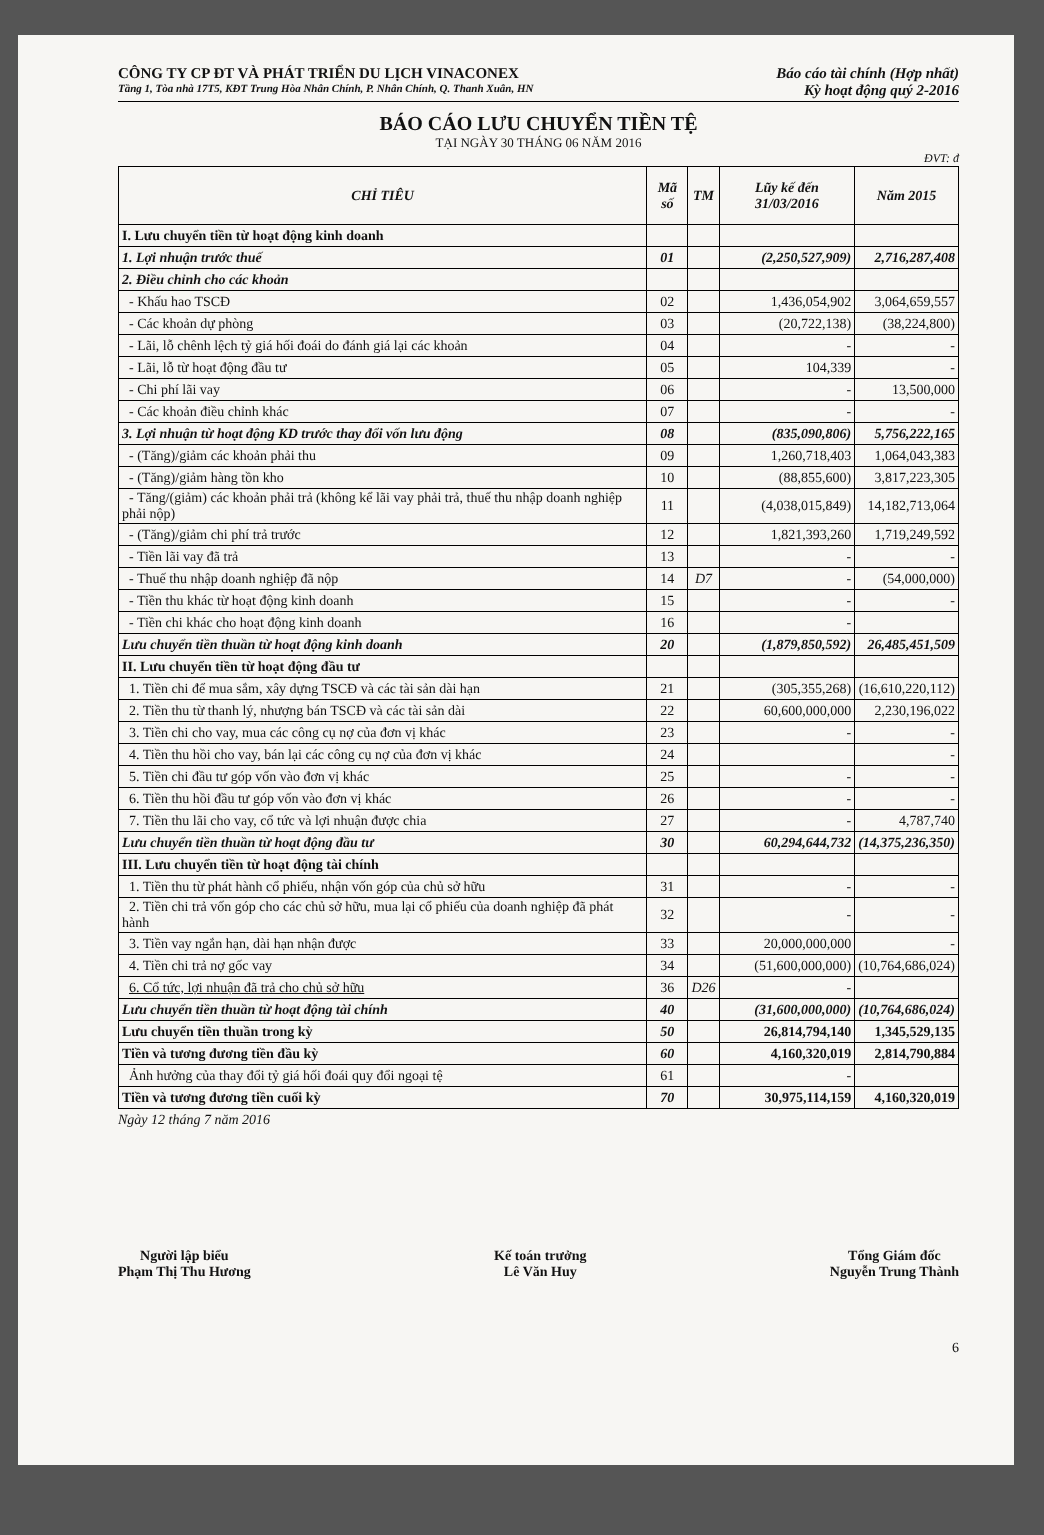CÔNG TY CP ĐT VÀ PHÁT TRIỂN DU LỊCH VINACONEX Báo cáo tài chính (Hợp nhất)
Tầng 1, Tòa nhà 17T5, KĐT Trung Hòa Nhân Chính, P. Nhân Chính, Q. Thanh Xuân, HN Kỳ hoạt động quý 2-2016
BÁO CÁO LƯU CHUYỂN TIỀN TỆ
TẠI NGÀY 30 THÁNG 06 NĂM 2016
ĐVT: đ
| CHỈ TIÊU | Mã số | TM | Lũy kế đến 31/03/2016 | Năm 2015 |
| --- | --- | --- | --- | --- |
| I. Lưu chuyển tiền từ hoạt động kinh doanh | | | | |
| 1. Lợi nhuận trước thuế | 01 | | (2,250,527,909) | 2,716,287,408 |
| 2. Điều chỉnh cho các khoản | | | | |
| - Khấu hao TSCĐ | 02 | | 1,436,054,902 | 3,064,659,557 |
| - Các khoản dự phòng | 03 | | (20,722,138) | (38,224,800) |
| - Lãi, lỗ chênh lệch tỷ giá hối đoái do đánh giá lại các khoản | 04 | | - | - |
| - Lãi, lỗ từ hoạt động đầu tư | 05 | | 104,339 | - |
| - Chi phí lãi vay | 06 | | - | 13,500,000 |
| - Các khoản điều chỉnh khác | 07 | | - | - |
| 3. Lợi nhuận từ hoạt động KD trước thay đổi vốn lưu động | 08 | | (835,090,806) | 5,756,222,165 |
| - (Tăng)/giảm các khoản phải thu | 09 | | 1,260,718,403 | 1,064,043,383 |
| - (Tăng)/giảm hàng tồn kho | 10 | | (88,855,600) | 3,817,223,305 |
| - Tăng/(giảm) các khoản phải trả (không kể lãi vay phải trả, thuế thu nhập doanh nghiệp phải nộp) | 11 | | (4,038,015,849) | 14,182,713,064 |
| - (Tăng)/giảm chi phí trả trước | 12 | | 1,821,393,260 | 1,719,249,592 |
| - Tiền lãi vay đã trả | 13 | | - | - |
| - Thuế thu nhập doanh nghiệp đã nộp | 14 | D7 | - | (54,000,000) |
| - Tiền thu khác từ hoạt động kinh doanh | 15 | | - | - |
| - Tiền chi khác cho hoạt động kinh doanh | 16 | | - | |
| Lưu chuyển tiền thuần từ hoạt động kinh doanh | 20 | | (1,879,850,592) | 26,485,451,509 |
| II. Lưu chuyển tiền từ hoạt động đầu tư | | | | |
| 1. Tiền chi để mua sắm, xây dựng TSCĐ và các tài sản dài hạn | 21 | | (305,355,268) | (16,610,220,112) |
| 2. Tiền thu từ thanh lý, nhượng bán TSCĐ và các tài sản dài | 22 | | 60,600,000,000 | 2,230,196,022 |
| 3. Tiền chi cho vay, mua các công cụ nợ của đơn vị khác | 23 | | - | - |
| 4. Tiền thu hồi cho vay, bán lại các công cụ nợ của đơn vị khác | 24 | | | - |
| 5. Tiền chi đầu tư góp vốn vào đơn vị khác | 25 | | - | - |
| 6. Tiền thu hồi đầu tư góp vốn vào đơn vị khác | 26 | | - | - |
| 7. Tiền thu lãi cho vay, cổ tức và lợi nhuận được chia | 27 | | - | 4,787,740 |
| Lưu chuyển tiền thuần từ hoạt động đầu tư | 30 | | 60,294,644,732 | (14,375,236,350) |
| III. Lưu chuyển tiền từ hoạt động tài chính | | | | |
| 1. Tiền thu từ phát hành cổ phiếu, nhận vốn góp của chủ sở hữu | 31 | | - | - |
| 2. Tiền chi trả vốn góp cho các chủ sở hữu, mua lại cổ phiếu của doanh nghiệp đã phát hành | 32 | | - | - |
| 3. Tiền vay ngắn hạn, dài hạn nhận được | 33 | | 20,000,000,000 | - |
| 4. Tiền chi trả nợ gốc vay | 34 | | (51,600,000,000) | (10,764,686,024) |
| 6. Cổ tức, lợi nhuận đã trả cho chủ sở hữu | 36 | D26 | - | |
| Lưu chuyển tiền thuần từ hoạt động tài chính | 40 | | (31,600,000,000) | (10,764,686,024) |
| Lưu chuyển tiền thuần trong kỳ | 50 | | 26,814,794,140 | 1,345,529,135 |
| Tiền và tương đương tiền đầu kỳ | 60 | | 4,160,320,019 | 2,814,790,884 |
| Ảnh hưởng của thay đổi tỷ giá hối đoái quy đổi ngoại tệ | 61 | | - | |
| Tiền và tương đương tiền cuối kỳ | 70 | | 30,975,114,159 | 4,160,320,019 |
Ngày 12 tháng 7 năm 2016
Người lập biểu
Phạm Thị Thu Hương
Kế toán trưởng
Lê Văn Huy
Tổng Giám đốc
Nguyễn Trung Thành
6